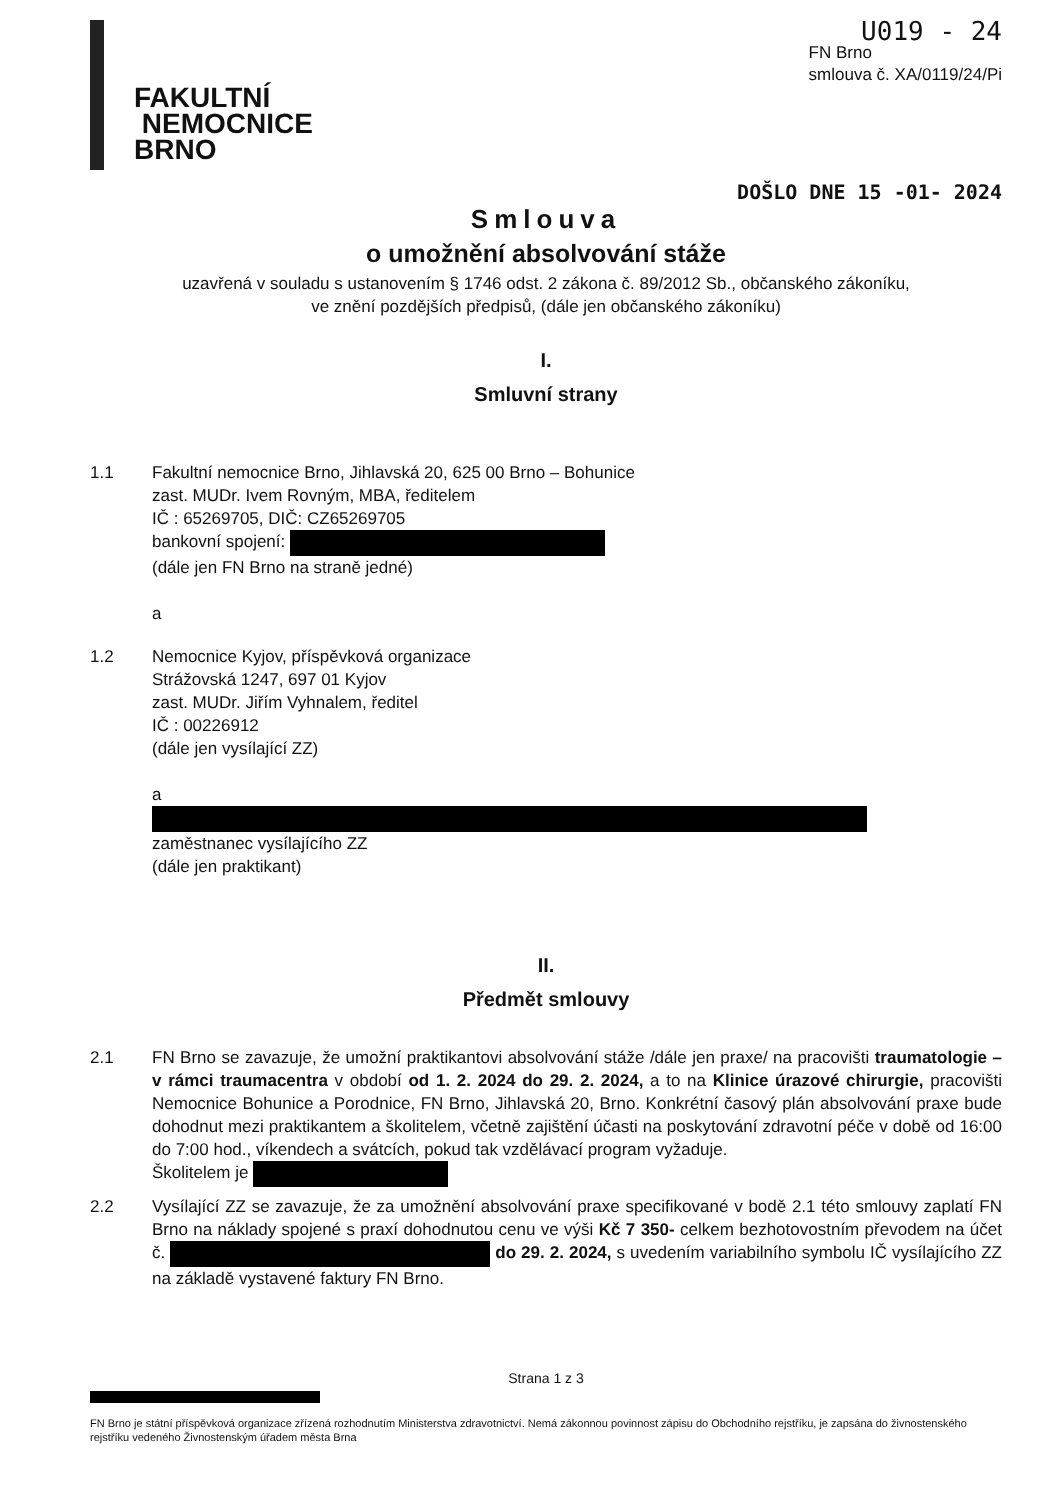FAKULTNÍ
NEMOCNICE
BRNO
U019 - 24
FN Brno
smlouva č. XA/0119/24/Pi
DOŠLO DNE 15 -01- 2024
Smlouva
o umožnění absolvování stáže
uzavřená v souladu s ustanovením § 1746 odst. 2 zákona č. 89/2012 Sb., občanského zákoníku,
ve znění pozdějších předpisů, (dále jen občanského zákoníku)
I.
Smluvní strany
1.1 Fakultní nemocnice Brno, Jihlavská 20, 625 00 Brno – Bohunice
zast. MUDr. Ivem Rovným, MBA, ředitelem
IČ : 65269705, DIČ: CZ65269705
bankovní spojení:
(dále jen FN Brno na straně jedné)
a
1.2 Nemocnice Kyjov, příspěvková organizace
Strážovská 1247, 697 01 Kyjov
zast. MUDr. Jiřím Vyhnalem, ředitel
IČ : 00226912
(dále jen vysílající ZZ)
a
zaměstnanec vysílajícího ZZ
(dále jen praktikant)
II.
Předmět smlouvy
2.1 FN Brno se zavazuje, že umožní praktikantovi absolvování stáže /dále jen praxe/ na pracovišti traumatologie – v rámci traumacentra v období od 1. 2. 2024 do 29. 2. 2024, a to na Klinice úrazové chirurgie, pracovišti Nemocnice Bohunice a Porodnice, FN Brno, Jihlavská 20, Brno. Konkrétní časový plán absolvování praxe bude dohodnut mezi praktikantem a školitelem, včetně zajištění účasti na poskytování zdravotní péče v době od 16:00 do 7:00 hod., víkendech a svátcích, pokud tak vzdělávací program vyžaduje.
Školitelem je
2.2 Vysílající ZZ se zavazuje, že za umožnění absolvování praxe specifikované v bodě 2.1 této smlouvy zaplatí FN Brno na náklady spojené s praxí dohodnutou cenu ve výši Kč 7 350- celkem bezhotovostním převodem na účet č. do 29. 2. 2024, s uvedením variabilního symbolu IČ vysílajícího ZZ na základě vystavené faktury FN Brno.
Strana 1 z 3
FN Brno je státní příspěvková organizace zřízená rozhodnutím Ministerstva zdravotnictví. Nemá zákonnou povinnost zápisu do Obchodního rejstříku, je zapsána do živnostenského rejstříku vedeného Živnostenským úřadem města Brna